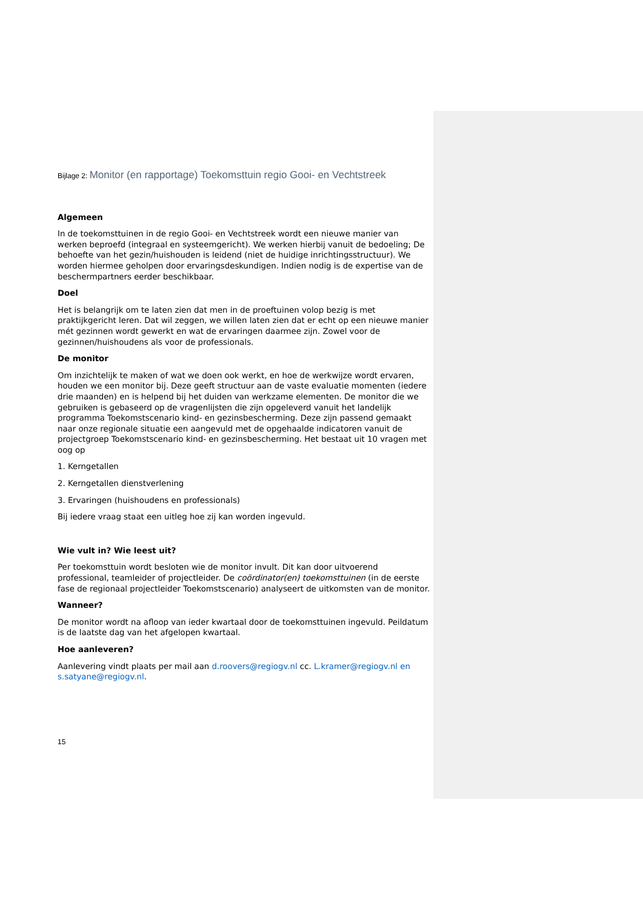Bijlage 2: Monitor (en rapportage) Toekomsttuin regio Gooi- en Vechtstreek
Algemeen
In de toekomsttuinen in de regio Gooi- en Vechtstreek wordt een nieuwe manier van werken beproefd (integraal en systeemgericht). We werken hierbij vanuit de bedoeling; De behoefte van het gezin/huishouden is leidend (niet de huidige inrichtingsstructuur). We worden hiermee geholpen door ervaringsdeskundigen. Indien nodig is de expertise van de beschermpartners eerder beschikbaar.
Doel
Het is belangrijk om te laten zien dat men in de proeftuinen volop bezig is met praktijkgericht leren. Dat wil zeggen, we willen laten zien dat er echt op een nieuwe manier mét gezinnen wordt gewerkt en wat de ervaringen daarmee zijn. Zowel voor de gezinnen/huishoudens als voor de professionals.
De monitor
Om inzichtelijk te maken of wat we doen ook werkt, en hoe de werkwijze wordt ervaren, houden we een monitor bij. Deze geeft structuur aan de vaste evaluatie momenten (iedere drie maanden) en is helpend bij het duiden van werkzame elementen. De monitor die we gebruiken is gebaseerd op de vragenlijsten die zijn opgeleverd vanuit het landelijk programma Toekomstscenario kind- en gezinsbescherming. Deze zijn passend gemaakt naar onze regionale situatie een aangevuld met de opgehaalde indicatoren vanuit de projectgroep Toekomstscenario kind- en gezinsbescherming. Het bestaat uit 10 vragen met oog op
1. Kerngetallen
2. Kerngetallen dienstverlening
3. Ervaringen (huishoudens en professionals)
Bij iedere vraag staat een uitleg hoe zij kan worden ingevuld.
Wie vult in? Wie leest uit?
Per toekomsttuin wordt besloten wie de monitor invult. Dit kan door uitvoerend professional, teamleider of projectleider. De coördinator(en) toekomsttuinen (in de eerste fase de regionaal projectleider Toekomstscenario) analyseert de uitkomsten van de monitor.
Wanneer?
De monitor wordt na afloop van ieder kwartaal door de toekomsttuinen ingevuld. Peildatum is de laatste dag van het afgelopen kwartaal.
Hoe aanleveren?
Aanlevering vindt plaats per mail aan d.roovers@regiogv.nl cc. L.kramer@regiogv.nl en s.satyane@regiogv.nl.
15